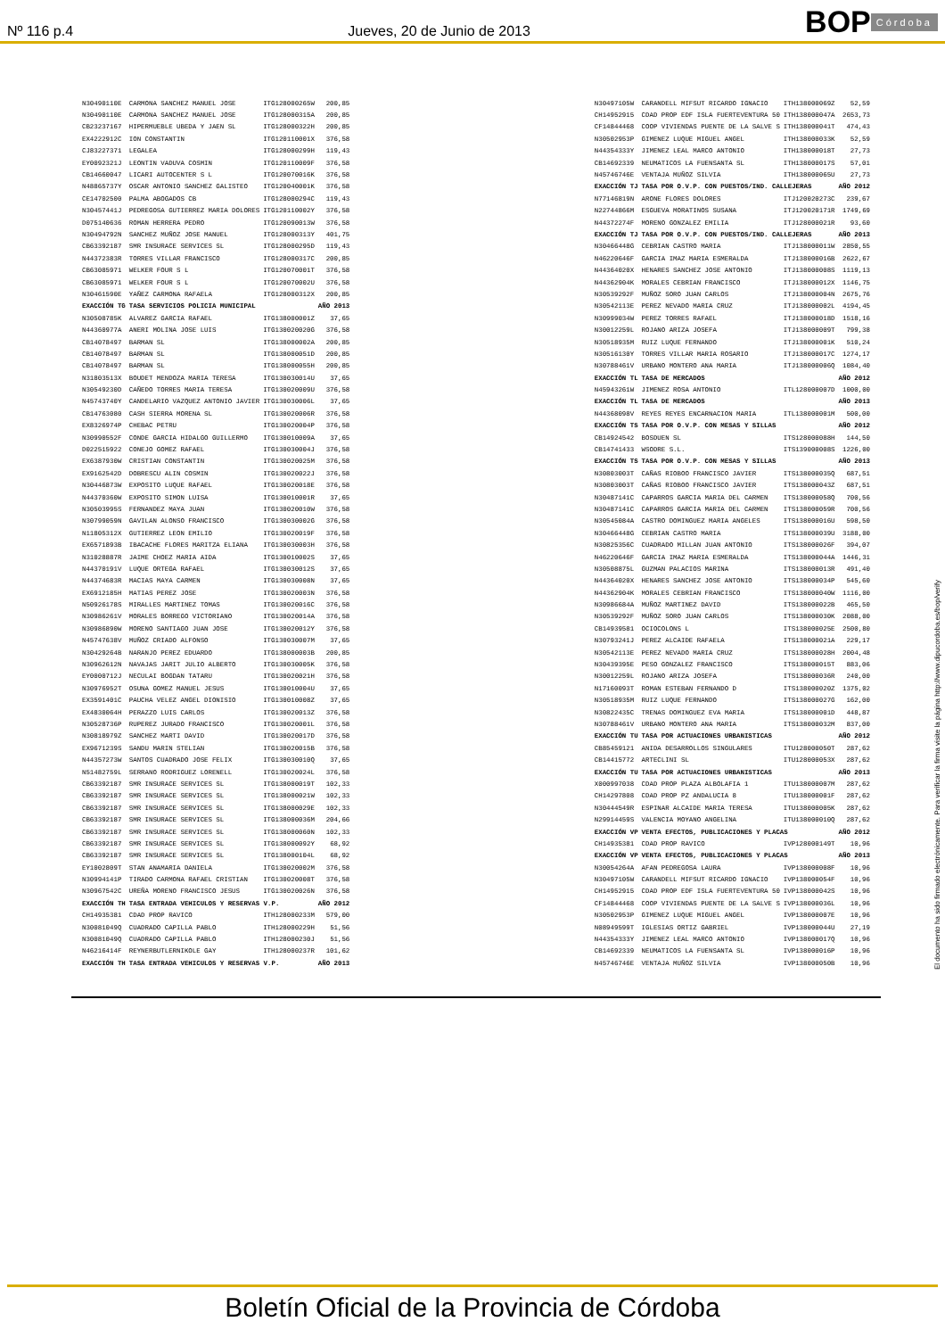Nº 116 p.4 Jueves, 20 de Junio de 2013 BOP Córdoba
| N30490110E | CARMONA SANCHEZ MANUEL JOSE | ITG128000265W | 200,85 |
| N30490110E | CARMONA SANCHEZ MANUEL JOSE | ITG128000315A | 200,85 |
| CB23237167 | HIPERMUEBLE UBEDA Y JAEN SL | ITG128000322H | 200,85 |
| EX4222912C | ION CONSTANTIN | ITG120110001X | 376,58 |
| CJ83227371 | LEGALEA | ITG128000299H | 119,43 |
| EY0092321J | LEONTIN VADUVA COSMIN | ITG120110009F | 376,58 |
| CB14660047 | LICARI AUTOCENTER S L | ITG120070016K | 376,58 |
| N48865737Y | OSCAR ANTONIO SANCHEZ GALISTEO | ITG120040001K | 376,58 |
| CE14702500 | PALMA ABOGADOS CB | ITG128000294C | 119,43 |
| N30457441J | PEDREGOSA GUTIERREZ MARIA DOLORES | ITG120110002Y | 376,58 |
| D075140636 | ROMAN HERRERA PEDRO | ITG120090013W | 376,58 |
| N30494792N | SANCHEZ MUÑOZ JOSE MANUEL | ITG128000313Y | 401,75 |
| CB63392187 | SMR INSURACE SERVICES SL | ITG128000295D | 119,43 |
| N44372383R | TORRES VILLAR FRANCISCO | ITG128000317C | 200,85 |
| CB63085971 | WELKER FOUR S L | ITG120070001T | 376,58 |
| CB63085971 | WELKER FOUR S L | ITG120070002U | 376,58 |
| N30461590E | YAÑEZ CARMONA RAFAELA | ITG128000312X | 200,85 |
| EXACCIÓN TG | TASA SERVICIOS POLICIA MUNICIPAL | | AÑO 2013 |
| N30508785K | ALVAREZ GARCIA RAFAEL | ITG138000001Z | 37,65 |
| N44360977A | ANERI MOLINA JOSE LUIS | ITG130020020G | 376,58 |
| CB14078497 | BARMAN SL | ITG138000002A | 200,85 |
| CB14078497 | BARMAN SL | ITG138000051D | 200,85 |
| CB14078497 | BARMAN SL | ITG138000055H | 200,85 |
| N31803513X | BOUDET MENDOZA MARIA TERESA | ITG130030014U | 37,65 |
| N30549230D | CAÑEDO TORRES MARIA TERESA | ITG130020009U | 376,58 |
| N45743740Y | CANDELARIO VAZQUEZ ANTONIO JAVIER | ITG130030006L | 37,65 |
| CB14763080 | CASH SIERRA MORENA SL | ITG130020006R | 376,58 |
| EX8326974P | CHEBAC PETRU | ITG130020004P | 376,58 |
| N30990552F | CONDE GARCIA HIDALGO GUILLERMO | ITG130010009A | 37,65 |
| D022515922 | CONEJO GOMEZ RAFAEL | ITG130030004J | 376,58 |
| EX6387930W | CRISTIAN CONSTANTIN | ITG130020025M | 376,58 |
| EX9162542D | DOBRESCU ALIN COSMIN | ITG130020022J | 376,58 |
| N30446873W | EXPOSITO LUQUE RAFAEL | ITG130020018E | 376,58 |
| N44370360W | EXPOSITO SIMON LUISA | ITG130010001R | 37,65 |
| N30503995S | FERNANDEZ MAYA JUAN | ITG130020010W | 376,58 |
| N30799059N | GAVILAN ALONSO FRANCISCO | ITG130030002G | 376,58 |
| N11805312X | GUTIERREZ LEON EMILIO | ITG130020019F | 376,58 |
| EX6571893B | IBACACHE FLORES MARITZA ELIANA | ITG130030003H | 376,58 |
| N31028887R | JAIME CHOEZ MARIA AIDA | ITG130010002S | 37,65 |
| N44370191V | LUQUE ORTEGA RAFAEL | ITG130030012S | 37,65 |
| N44374683R | MACIAS MAYA CARMEN | ITG130030008N | 37,65 |
| EX6912185H | MATIAS PEREZ JOSE | ITG130020003N | 376,58 |
| N50926178S | MIRALLES MARTINEZ TOMAS | ITG130020016C | 376,58 |
| N30986261V | MORALES BORREGO VICTORIANO | ITG130020014A | 376,58 |
| N30986890W | MORENO SANTIAGO JUAN JOSE | ITG130020012Y | 376,58 |
| N45747638V | MUÑOZ CRIADO ALFONSO | ITG130030007M | 37,65 |
| N30429264B | NARANJO PEREZ EDUARDO | ITG138000003B | 200,85 |
| N30962612N | NAVAJAS JARIT JULIO ALBERTO | ITG130030005K | 376,58 |
| EY0000712J | NECULAI BOGDAN TATARU | ITG130020021H | 376,58 |
| N30976952T | OSUNA GOMEZ MANUEL JESUS | ITG130010004U | 37,65 |
| EX3591401C | PAUCHA VELEZ ANGEL DIONISIO | ITG130010008Z | 37,65 |
| EX4830064H | PERAZZO LUIS CARLOS | ITG130020013Z | 376,58 |
| N30528736P | RUPEREZ JURADO FRANCISCO | ITG130020001L | 376,58 |
| N30818979Z | SANCHEZ MARTI DAVID | ITG130020017D | 376,58 |
| EX9671239S | SANDU MARIN STELIAN | ITG130020015B | 376,58 |
| N44357273W | SANTOS CUADRADO JOSE FELIX | ITG130030010Q | 37,65 |
| N51482759L | SERRANO RODRIGUEZ LORENELL | ITG130020024L | 376,58 |
| CB63392187 | SMR INSURACE SERVICES SL | ITG138000019T | 102,33 |
| CB63392187 | SMR INSURACE SERVICES SL | ITG138000021W | 102,33 |
| CB63392187 | SMR INSURACE SERVICES SL | ITG138000029E | 102,33 |
| CB63392187 | SMR INSURACE SERVICES SL | ITG138000036M | 204,66 |
| CB63392187 | SMR INSURACE SERVICES SL | ITG138000060N | 102,33 |
| CB63392187 | SMR INSURACE SERVICES SL | ITG138000092Y | 68,92 |
| CB63392187 | SMR INSURACE SERVICES SL | ITG138000104L | 68,92 |
| EY1002809T | STAN ANAMARIA DANIELA | ITG130020002M | 376,58 |
| N30994141P | TIRADO CARMONA RAFAEL CRISTIAN | ITG130020008T | 376,58 |
| N30967542C | UREÑA MORENO FRANCISCO JESUS | ITG130020026N | 376,58 |
| EXACCIÓN TH | TASA ENTRADA VEHICULOS Y RESERVAS V.P. | | AÑO 2012 |
| CH14935381 | CDAD PROP RAVICO | ITH128000233M | 579,00 |
| N30081049Q | CUADRADO CAPILLA PABLO | ITH128000229H | 51,56 |
| N30081049Q | CUADRADO CAPILLA PABLO | ITH128000230J | 51,56 |
| N46216414F | REYNERBUTLERNIKOLE GAY | ITH128000237R | 101,62 |
| EXACCIÓN TH | TASA ENTRADA VEHICULOS Y RESERVAS V.P. | | AÑO 2013 |
| N30497105W | CARANDELL MIFSUT RICARDO IGNACIO | ITH138000069Z | 52,59 |
| CH14952915 | CDAD PROP EDF ISLA FUERTEVENTURA 50 | ITH138000047A | 2653,73 |
| CF14844468 | COOP VIVIENDAS PUENTE DE LA SALVE S | ITH138000041T | 474,43 |
| N30502953P | GIMENEZ LUQUE MIGUEL ANGEL | ITH138000033K | 52,59 |
| N44354333Y | JIMENEZ LEAL MARCO ANTONIO | ITH138000018T | 27,73 |
| CB14692339 | NEUMATICOS LA FUENSANTA SL | ITH138000017S | 57,01 |
| N45746746E | VENTAJA MUÑOZ SILVIA | ITH138000065U | 27,73 |
| EXACCIÓN TJ | TASA POR O.V.P. CON PUESTOS/IND. CALLEJERAS | | AÑO 2012 |
| N77146819N | ARONE FLORES DOLORES | ITJ120020273C | 239,67 |
| N22744866M | ESGUEVA MORATINOS SUSANA | ITJ120020171R | 1749,69 |
| N44372274F | MORENO GONZALEZ EMILIA | ITJ128000021R | 93,60 |
| EXACCIÓN TJ | TASA POR O.V.P. CON PUESTOS/IND. CALLEJERAS | | AÑO 2013 |
| N30466448G | CEBRIAN CASTRO MARIA | ITJ138000011W | 2850,55 |
| N46220646F | GARCIA IMAZ MARIA ESMERALDA | ITJ138000016B | 2622,67 |
| N44364020X | HENARES SANCHEZ JOSE ANTONIO | ITJ138000008S | 1119,13 |
| N44362904K | MORALES CEBRIAN FRANCISCO | ITJ138000012X | 1146,75 |
| N30539292F | MUÑOZ SORO JUAN CARLOS | ITJ138000004N | 2675,76 |
| N30542113E | PEREZ NEVADO MARIA CRUZ | ITJ138000002L | 4194,45 |
| N30999034W | PEREZ TORRES RAFAEL | ITJ138000018D | 1518,16 |
| N30012259L | ROJANO ARIZA JOSEFA | ITJ138000009T | 799,38 |
| N30518935M | RUIZ LUQUE FERNANDO | ITJ138000001K | 510,24 |
| N30516130Y | TORRES VILLAR MARIA ROSARIO | ITJ138000017C | 1274,17 |
| N30788461V | URBANO MONTERO ANA MARIA | ITJ138000006Q | 1084,40 |
| EXACCIÓN TL | TASA DE MERCADOS | | AÑO 2012 |
| N45943261W | JIMENEZ ROSA ANTONIO | ITL128000007D | 1000,00 |
| EXACCIÓN TL | TASA DE MERCADOS | | AÑO 2013 |
| N44368098V | REYES REYES ENCARNACION MARIA | ITL138000001M | 500,00 |
| EXACCIÓN TS | TASA POR O.V.P. CON MESAS Y SILLAS | | AÑO 2012 |
| CB14924542 | BOSDUEN SL | ITS128000088H | 144,50 |
| CB14741433 | WSODRE S.L. | ITS139000008S | 1226,00 |
| EXACCIÓN TS | TASA POR O.V.P. CON MESAS Y SILLAS | | AÑO 2013 |
| N30803003T | CAÑAS RIOBOO FRANCISCO JAVIER | ITS138000035Q | 687,51 |
| N30803003T | CAÑAS RIOBOO FRANCISCO JAVIER | ITS138000043Z | 687,51 |
| N30487141C | CAPARROS GARCIA MARIA DEL CARMEN | ITS138000058Q | 700,56 |
| N30487141C | CAPARROS GARCIA MARIA DEL CARMEN | ITS138000059R | 700,56 |
| N30545084A | CASTRO DOMINGUEZ MARIA ANGELES | ITS138000016U | 598,50 |
| N30466448G | CEBRIAN CASTRO MARIA | ITS138000039U | 3188,00 |
| N30825356C | CUADRADO MILLAN JUAN ANTONIO | ITS138000026F | 394,07 |
| N46220646F | GARCIA IMAZ MARIA ESMERALDA | ITS138000044A | 1446,31 |
| N30508875L | GUZMAN PALACIOS MARINA | ITS138000013R | 491,40 |
| N44364020X | HENARES SANCHEZ JOSE ANTONIO | ITS138000034P | 545,60 |
| N44362904K | MORALES CEBRIAN FRANCISCO | ITS138000040W | 1116,00 |
| N30986684A | MUÑOZ MARTINEZ DAVID | ITS138000022B | 465,50 |
| N30539292F | MUÑOZ SORO JUAN CARLOS | ITS138000030K | 2088,00 |
| CB14939581 | OCIOCOLONS L | ITS138000025E | 2500,80 |
| N30793241J | PEREZ ALCAIDE RAFAELA | ITS138000021A | 229,17 |
| N30542113E | PEREZ NEVADO MARIA CRUZ | ITS138000028H | 2004,48 |
| N30439395E | PESO GONZALEZ FRANCISCO | ITS138000015T | 883,06 |
| N30012259L | ROJANO ARIZA JOSEFA | ITS138000036R | 240,00 |
| N17160093T | ROMAN ESTEBAN FERNANDO D | ITS138000020Z | 1375,02 |
| N30518935M | RUIZ LUQUE FERNANDO | ITS138000027G | 162,00 |
| N30822435C | TRENAS DOMINGUEZ EVA MARIA | ITS138000001D | 448,87 |
| N30788461V | URBANO MONTERO ANA MARIA | ITS138000032M | 837,00 |
| EXACCIÓN TU | TASA POR ACTUACIONES URBANISTICAS | | AÑO 2012 |
| CB85459121 | ANIDA DESARROLLOS SINGULARES | ITU128000050T | 287,62 |
| CB14415772 | ARTECLINI SL | ITU128000053X | 287,62 |
| EXACCIÓN TU | TASA POR ACTUACIONES URBANISTICAS | | AÑO 2013 |
| X000997038 | CDAD PROP PLAZA ALBOLAFIA 1 | ITU138000007M | 287,62 |
| CH14297808 | CDAD PROP PZ ANDALUCIA 8 | ITU138000001F | 287,62 |
| N30444549R | ESPINAR ALCAIDE MARIA TERESA | ITU138000005K | 287,62 |
| N29914459S | VALENCIA MOYANO ANGELINA | ITU138000010Q | 287,62 |
| EXACCIÓN VP | VENTA EFECTOS, PUBLICACIONES Y PLACAS | | AÑO 2012 |
| CH14935381 | CDAD PROP RAVICO | IVP128000149T | 10,96 |
| EXACCIÓN VP | VENTA EFECTOS, PUBLICACIONES Y PLACAS | | AÑO 2013 |
| N30054264A | AFAN PEDREGOSA LAURA | IVP138000008F | 10,96 |
| N30497105W | CARANDELL MIFSUT RICARDO IGNACIO | IVP138000054F | 10,96 |
| CH14952915 | CDAD PROP EDF ISLA FUERTEVENTURA 50 | IVP138000042S | 10,96 |
| CF14844468 | COOP VIVIENDAS PUENTE DE LA SALVE S | IVP138000036L | 10,96 |
| N30502953P | GIMENEZ LUQUE MIGUEL ANGEL | IVP138000007E | 10,96 |
| N08949599T | IGLESIAS ORTIZ GABRIEL | IVP138000044U | 27,19 |
| N44354333Y | JIMENEZ LEAL MARCO ANTONIO | IVP138000017Q | 10,96 |
| CB14692339 | NEUMATICOS LA FUENSANTA SL | IVP138000016P | 10,96 |
| N45746746E | VENTAJA MUÑOZ SILVIA | IVP138000050B | 10,96 |
El documento ha sido firmado electrónicamente. Para verificar la firma visite la página http://www.dipucordoba.es/bop/verify
Boletín Oficial de la Provincia de Córdoba